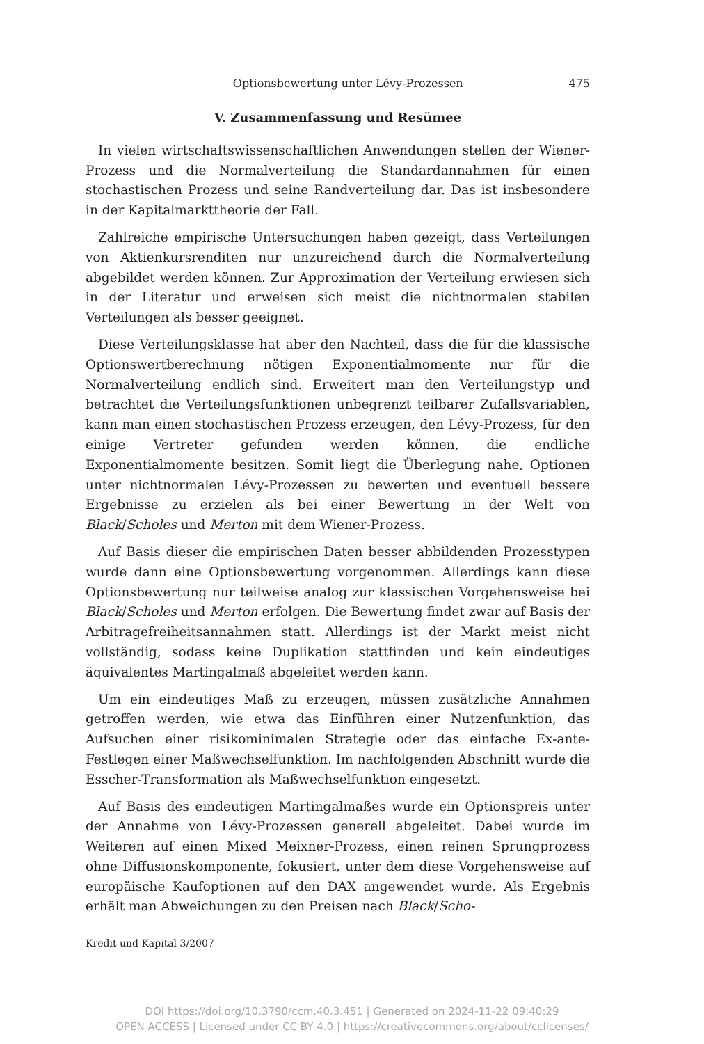Optionsbewertung unter Lévy-Prozessen 475
V. Zusammenfassung und Resümee
In vielen wirtschaftswissenschaftlichen Anwendungen stellen der Wiener-Prozess und die Normalverteilung die Standardannahmen für einen stochastischen Prozess und seine Randverteilung dar. Das ist insbesondere in der Kapitalmarkttheorie der Fall.
Zahlreiche empirische Untersuchungen haben gezeigt, dass Verteilungen von Aktienkursrenditen nur unzureichend durch die Normalverteilung abgebildet werden können. Zur Approximation der Verteilung erwiesen sich in der Literatur und erweisen sich meist die nichtnormalen stabilen Verteilungen als besser geeignet.
Diese Verteilungsklasse hat aber den Nachteil, dass die für die klassische Optionswertberechnung nötigen Exponentialmomente nur für die Normalverteilung endlich sind. Erweitert man den Verteilungstyp und betrachtet die Verteilungsfunktionen unbegrenzt teilbarer Zufallsvariablen, kann man einen stochastischen Prozess erzeugen, den Lévy-Prozess, für den einige Vertreter gefunden werden können, die endliche Exponentialmomente besitzen. Somit liegt die Überlegung nahe, Optionen unter nichtnormalen Lévy-Prozessen zu bewerten und eventuell bessere Ergebnisse zu erzielen als bei einer Bewertung in der Welt von Black/Scholes und Merton mit dem Wiener-Prozess.
Auf Basis dieser die empirischen Daten besser abbildenden Prozesstypen wurde dann eine Optionsbewertung vorgenommen. Allerdings kann diese Optionsbewertung nur teilweise analog zur klassischen Vorgehensweise bei Black/Scholes und Merton erfolgen. Die Bewertung findet zwar auf Basis der Arbitragefreiheitsannahmen statt. Allerdings ist der Markt meist nicht vollständig, sodass keine Duplikation stattfinden und kein eindeutiges äquivalentes Martingalmaß abgeleitet werden kann.
Um ein eindeutiges Maß zu erzeugen, müssen zusätzliche Annahmen getroffen werden, wie etwa das Einführen einer Nutzenfunktion, das Aufsuchen einer risikominimalen Strategie oder das einfache Ex-ante-Festlegen einer Maßwechselfunktion. Im nachfolgenden Abschnitt wurde die Esscher-Transformation als Maßwechselfunktion eingesetzt.
Auf Basis des eindeutigen Martingalmaßes wurde ein Optionspreis unter der Annahme von Lévy-Prozessen generell abgeleitet. Dabei wurde im Weiteren auf einen Mixed Meixner-Prozess, einen reinen Sprungprozess ohne Diffusionskomponente, fokusiert, unter dem diese Vorgehensweise auf europäische Kaufoptionen auf den DAX angewendet wurde. Als Ergebnis erhält man Abweichungen zu den Preisen nach Black/Scho-
Kredit und Kapital 3/2007
DOI https://doi.org/10.3790/ccm.40.3.451 | Generated on 2024-11-22 09:40:29
OPEN ACCESS | Licensed under CC BY 4.0 | https://creativecommons.org/about/cclicenses/